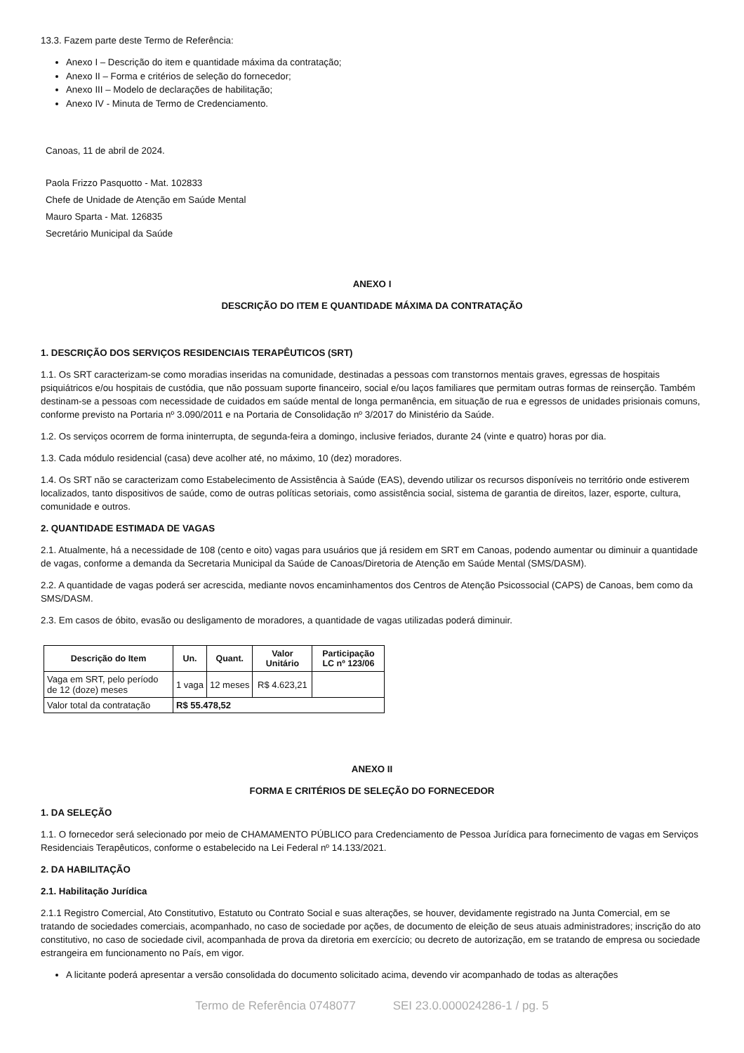13.3. Fazem parte deste Termo de Referência:
Anexo I – Descrição do item e quantidade máxima da contratação;
Anexo II – Forma e critérios de seleção do fornecedor;
Anexo III – Modelo de declarações de habilitação;
Anexo IV - Minuta de Termo de Credenciamento.
Canoas, 11 de abril de 2024.
Paola Frizzo Pasquotto - Mat. 102833
Chefe de Unidade de Atenção em Saúde Mental
Mauro Sparta - Mat. 126835
Secretário Municipal da Saúde
ANEXO I
DESCRIÇÃO DO ITEM E QUANTIDADE MÁXIMA DA CONTRATAÇÃO
1. DESCRIÇÃO DOS SERVIÇOS RESIDENCIAIS TERAPÊUTICOS (SRT)
1.1. Os SRT caracterizam-se como moradias inseridas na comunidade, destinadas a pessoas com transtornos mentais graves, egressas de hospitais psiquiátricos e/ou hospitais de custódia, que não possuam suporte financeiro, social e/ou laços familiares que permitam outras formas de reinserção. Também destinam-se a pessoas com necessidade de cuidados em saúde mental de longa permanência, em situação de rua e egressos de unidades prisionais comuns, conforme previsto na Portaria nº 3.090/2011 e na Portaria de Consolidação nº 3/2017 do Ministério da Saúde.
1.2. Os serviços ocorrem de forma ininterrupta, de segunda-feira a domingo, inclusive feriados, durante 24 (vinte e quatro) horas por dia.
1.3. Cada módulo residencial (casa) deve acolher até, no máximo, 10 (dez) moradores.
1.4. Os SRT não se caracterizam como Estabelecimento de Assistência à Saúde (EAS), devendo utilizar os recursos disponíveis no território onde estiverem localizados, tanto dispositivos de saúde, como de outras políticas setoriais, como assistência social, sistema de garantia de direitos, lazer, esporte, cultura, comunidade e outros.
2. QUANTIDADE ESTIMADA DE VAGAS
2.1. Atualmente, há a necessidade de 108 (cento e oito) vagas para usuários que já residem em SRT em Canoas, podendo aumentar ou diminuir a quantidade de vagas, conforme a demanda da Secretaria Municipal da Saúde de Canoas/Diretoria de Atenção em Saúde Mental (SMS/DASM).
2.2. A quantidade de vagas poderá ser acrescida, mediante novos encaminhamentos dos Centros de Atenção Psicossocial (CAPS) de Canoas, bem como da SMS/DASM.
2.3. Em casos de óbito, evasão ou desligamento de moradores, a quantidade de vagas utilizadas poderá diminuir.
| Descrição do Item | Un. | Quant. | Valor Unitário | Participação LC nº 123/06 |
| --- | --- | --- | --- | --- |
| Vaga em SRT, pelo período de 12 (doze) meses | 1 vaga | 12 meses | R$ 4.623,21 | |
| Valor total da contratação | R$ 55.478,52 | | | |
ANEXO II
FORMA E CRITÉRIOS DE SELEÇÃO DO FORNECEDOR
1. DA SELEÇÃO
1.1. O fornecedor será selecionado por meio de CHAMAMENTO PÚBLICO para Credenciamento de Pessoa Jurídica para fornecimento de vagas em Serviços Residenciais Terapêuticos, conforme o estabelecido na Lei Federal nº 14.133/2021.
2. DA HABILITAÇÃO
2.1. Habilitação Jurídica
2.1.1 Registro Comercial, Ato Constitutivo, Estatuto ou Contrato Social e suas alterações, se houver, devidamente registrado na Junta Comercial, em se tratando de sociedades comerciais, acompanhado, no caso de sociedade por ações, de documento de eleição de seus atuais administradores; inscrição do ato constitutivo, no caso de sociedade civil, acompanhada de prova da diretoria em exercício; ou decreto de autorização, em se tratando de empresa ou sociedade estrangeira em funcionamento no País, em vigor.
A licitante poderá apresentar a versão consolidada do documento solicitado acima, devendo vir acompanhado de todas as alterações
Termo de Referência 0748077 SEI 23.0.000024286-1 / pg. 5